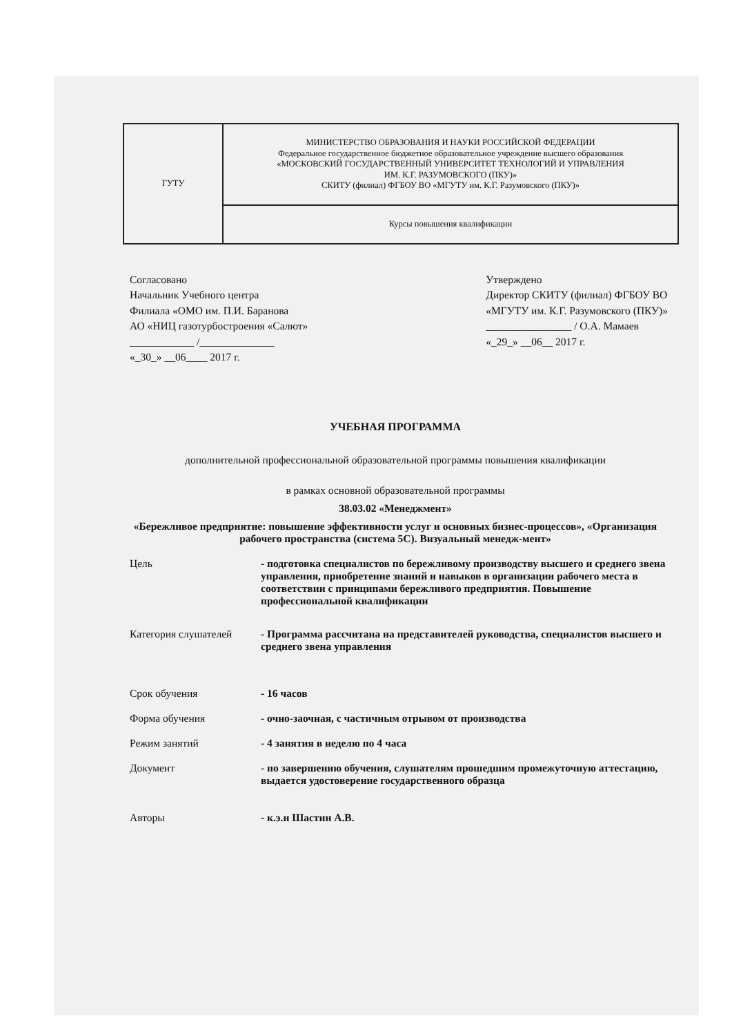| ГУТУ | МИНИСТЕРСТВО ОБРАЗОВАНИЯ И НАУКИ РОССИЙСКОЙ ФЕДЕРАЦИИ Федеральное государственное бюджетное образовательное учреждение высшего образования «МОСКОВСКИЙ ГОСУДАРСТВЕННЫЙ УНИВЕРСИТЕТ ТЕХНОЛОГИЙ И УПРАВЛЕНИЯ ИМ. К.Г. РАЗУМОВСКОГО (ПКУ)» СКИТУ (филиал) ФГБОУ ВО «МГУТУ им. К.Г. Разумовского (ПКУ)» |
| | Курсы повышения квалификации |
Согласовано
Начальник Учебного центра
Филиала «ОМО им. П.И. Баранова
АО «НИЦ газотурбостроения «Салют»
____________ /______________
«_30_» __06____ 2017 г.
Утверждено
Директор СКИТУ (филиал) ФГБОУ ВО
«МГУТУ им. К.Г. Разумовского (ПКУ)»
________________ / О.А. Мамаев
«_29_» __06__ 2017 г.
УЧЕБНАЯ ПРОГРАММА
дополнительной профессиональной образовательной программы повышения квалификации
в рамках основной образовательной программы
38.03.02 «Менеджмент»
«Бережливое предприятие: повышение эффективности услуг и основных бизнес-процессов», «Организация рабочего пространства (система 5С). Визуальный менедж-мент»
Цель - подготовка специалистов по бережливому производству высшего и среднего звена управления, приобретение знаний и навыков в организации рабочего места в соответствии с принципами бережливого предприятия. Повышение профессиональной квалификации
Категория слушателей - Программа рассчитана на представителей руководства, специалистов высшего и среднего звена управления
Срок обучения - 16 часов
Форма обучения - очно-заочная, с частичным отрывом от производства
Режим занятий - 4 занятия в неделю по 4 часа
Документ - по завершению обучения, слушателям прошедшим промежуточную аттестацию, выдается удостоверение государственного образца
Авторы - к.э.н Шастин А.В.